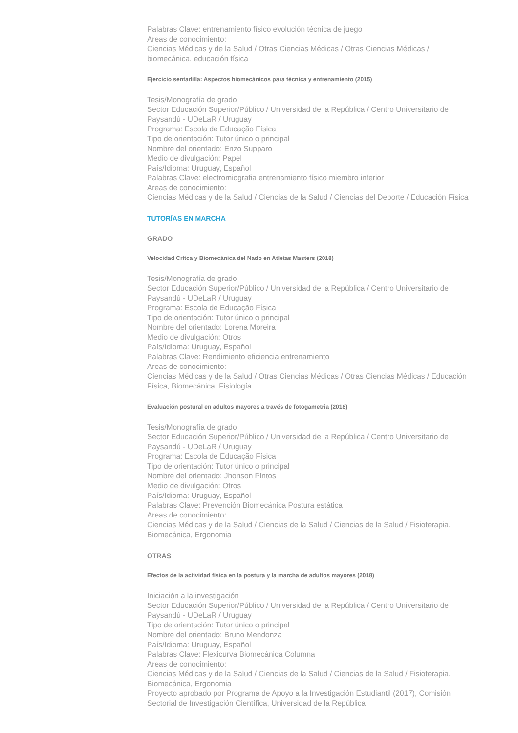Palabras Clave: entrenamiento físico evolución técnica de juego
Areas de conocimiento:
Ciencias Médicas y de la Salud / Otras Ciencias Médicas / Otras Ciencias Médicas / biomecánica, educación física
Ejercicio sentadilla: Aspectos biomecánicos para técnica y entrenamiento (2015)
Tesis/Monografía de grado
Sector Educación Superior/Público / Universidad de la República / Centro Universitario de Paysandú - UDeLaR / Uruguay
Programa: Escola de Educação Física
Tipo de orientación: Tutor único o principal
Nombre del orientado: Enzo Supparo
Medio de divulgación: Papel
País/Idioma: Uruguay, Español
Palabras Clave: electromiografia entrenamiento físico miembro inferior
Areas de conocimiento:
Ciencias Médicas y de la Salud / Ciencias de la Salud / Ciencias del Deporte / Educación Física
TUTORÍAS EN MARCHA
GRADO
Velocidad Crítca y Biomecánica del Nado en Atletas Masters (2018)
Tesis/Monografía de grado
Sector Educación Superior/Público / Universidad de la República / Centro Universitario de Paysandú - UDeLaR / Uruguay
Programa: Escola de Educação Física
Tipo de orientación: Tutor único o principal
Nombre del orientado: Lorena Moreira
Medio de divulgación: Otros
País/Idioma: Uruguay, Español
Palabras Clave: Rendimiento eficiencia entrenamiento
Areas de conocimiento:
Ciencias Médicas y de la Salud / Otras Ciencias Médicas / Otras Ciencias Médicas / Educación Física, Biomecánica, Fisiología
Evaluación postural en adultos mayores a través de fotogametria (2018)
Tesis/Monografía de grado
Sector Educación Superior/Público / Universidad de la República / Centro Universitario de Paysandú - UDeLaR / Uruguay
Programa: Escola de Educação Física
Tipo de orientación: Tutor único o principal
Nombre del orientado: Jhonson Pintos
Medio de divulgación: Otros
País/Idioma: Uruguay, Español
Palabras Clave: Prevención Biomecánica Postura estática
Areas de conocimiento:
Ciencias Médicas y de la Salud / Ciencias de la Salud / Ciencias de la Salud / Fisioterapia, Biomecánica, Ergonomia
OTRAS
Efectos de la actividad física en la postura y la marcha de adultos mayores (2018)
Iniciación a la investigación
Sector Educación Superior/Público / Universidad de la República / Centro Universitario de Paysandú - UDeLaR / Uruguay
Tipo de orientación: Tutor único o principal
Nombre del orientado: Bruno Mendonza
País/Idioma: Uruguay, Español
Palabras Clave: Flexicurva Biomecánica Columna
Areas de conocimiento:
Ciencias Médicas y de la Salud / Ciencias de la Salud / Ciencias de la Salud / Fisioterapia, Biomecánica, Ergonomia
Proyecto aprobado por Programa de Apoyo a la Investigación Estudiantil (2017), Comisión Sectorial de Investigación Científica, Universidad de la República